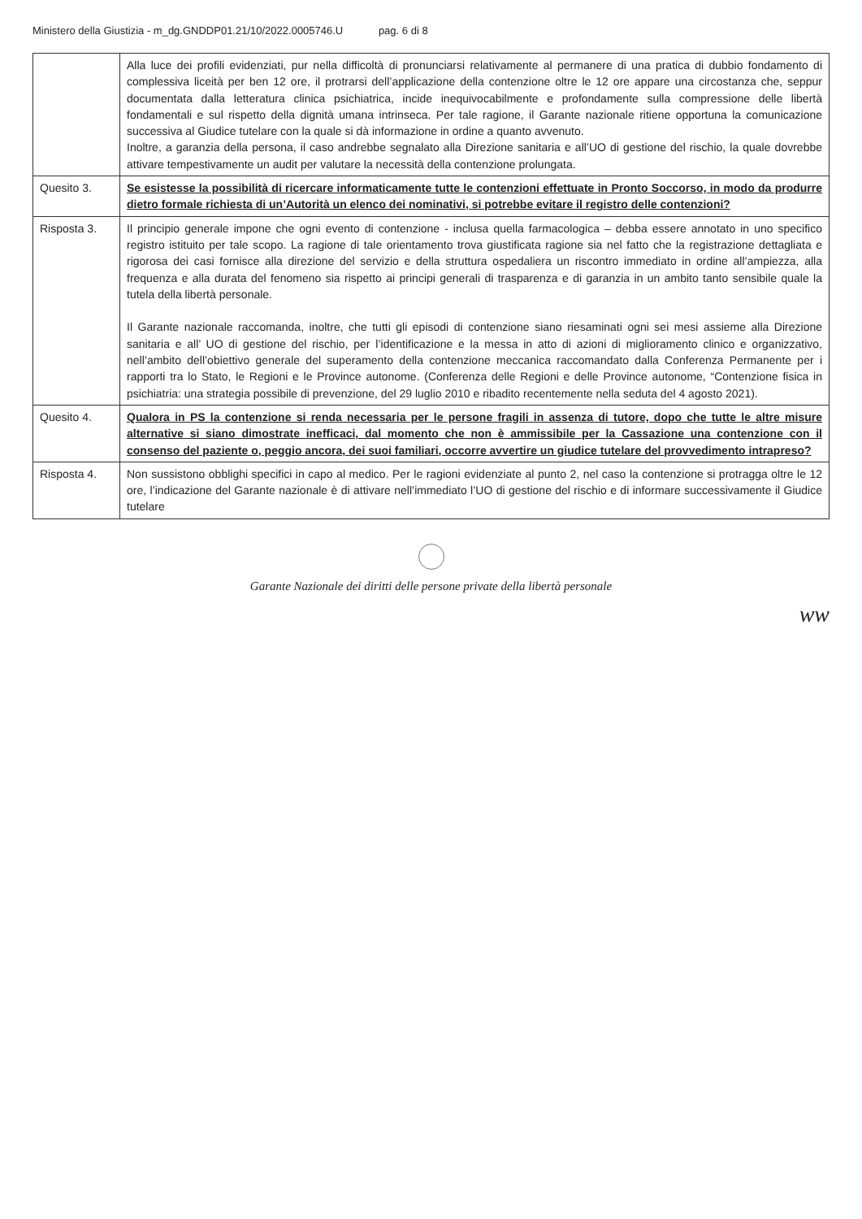Ministero della Giustizia - m_dg.GNDDP01.21/10/2022.0005746.U pag. 6 di 8
| | Alla luce dei profili evidenziati, pur nella difficoltà di pronunciarsi relativamente al permanere di una pratica di dubbio fondamento di complessiva liceità per ben 12 ore, il protrarsi dell’applicazione della contenzione oltre le 12 ore appare una circostanza che, seppur documentata dalla letteratura clinica psichiatrica, incide inequivocabilmente e profondamente sulla compressione delle libertà fondamentali e sul rispetto della dignità umana intrinseca. Per tale ragione, il Garante nazionale ritiene opportuna la comunicazione successiva al Giudice tutelare con la quale si dà informazione in ordine a quanto avvenuto. Inoltre, a garanzia della persona, il caso andrebbe segnalato alla Direzione sanitaria e all’UO di gestione del rischio, la quale dovrebbe attivare tempestivamente un audit per valutare la necessità della contenzione prolungata. |
| Quesito 3. | Se esistesse la possibilità di ricercare informaticamente tutte le contenzioni effettuate in Pronto Soccorso, in modo da produrre dietro formale richiesta di un’Autorità un elenco dei nominativi, si potrebbe evitare il registro delle contenzioni? |
| Risposta 3. | Il principio generale impone che ogni evento di contenzione - inclusa quella farmacologica – debba essere annotato in uno specifico registro istituito per tale scopo. La ragione di tale orientamento trova giustificata ragione sia nel fatto che la registrazione dettagliata e rigorosa dei casi fornisce alla direzione del servizio e della struttura ospedaliera un riscontro immediato in ordine all’ampiezza, alla frequenza e alla durata del fenomeno sia rispetto ai principi generali di trasparenza e di garanzia in un ambito tanto sensibile quale la tutela della libertà personale. Il Garante nazionale raccomanda, inoltre, che tutti gli episodi di contenzione siano riesaminati ogni sei mesi assieme alla Direzione sanitaria e all’ UO di gestione del rischio, per l’identificazione e la messa in atto di azioni di miglioramento clinico e organizzativo, nell’ambito dell’obiettivo generale del superamento della contenzione meccanica raccomandato dalla Conferenza Permanente per i rapporti tra lo Stato, le Regioni e le Province autonome. (Conferenza delle Regioni e delle Province autonome, “Contenzione fisica in psichiatria: una strategia possibile di prevenzione, del 29 luglio 2010 e ribadito recentemente nella seduta del 4 agosto 2021). |
| Quesito 4. | Qualora in PS la contenzione si renda necessaria per le persone fragili in assenza di tutore, dopo che tutte le altre misure alternative si siano dimostrate inefficaci, dal momento che non è ammissibile per la Cassazione una contenzione con il consenso del paziente o, peggio ancora, dei suoi familiari, occorre avvertire un giudice tutelare del provvedimento intrapreso? |
| Risposta 4. | Non sussistono obblighi specifici in capo al medico. Per le ragioni evidenziate al punto 2, nel caso la contenzione si protragga oltre le 12 ore, l’indicazione del Garante nazionale è di attivare nell’immediato l’UO di gestione del rischio e di informare successivamente il Giudice tutelare |
Garante Nazionale dei diritti delle persone private della libertà personale
ww